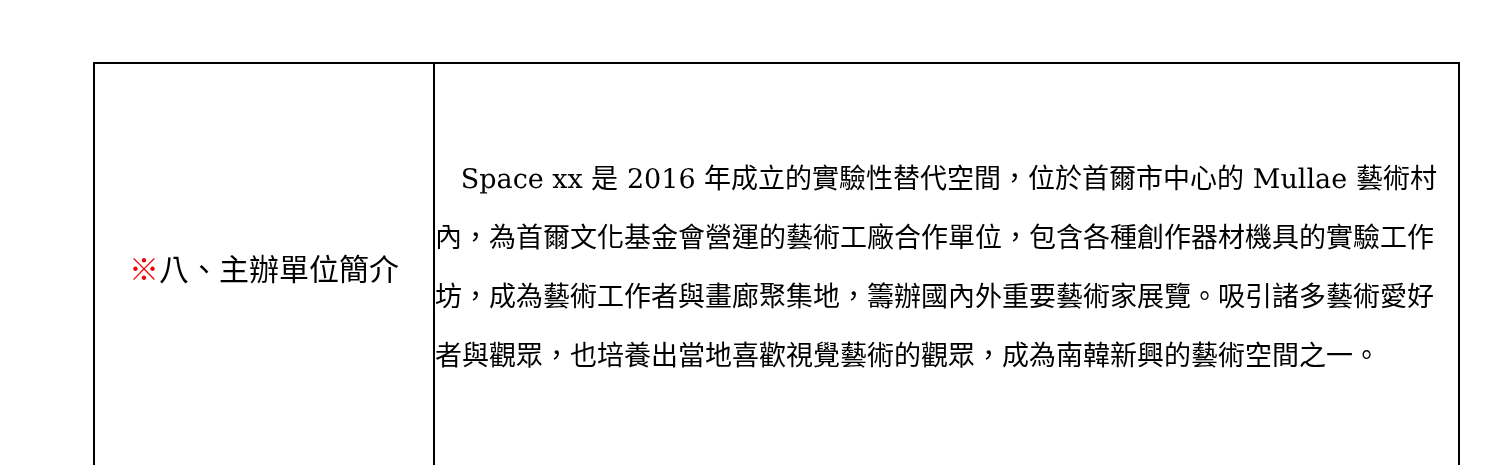| ※ 八、主辦單位簡介 | Space xx 是 2016 年成立的實驗性替代空間，位於首爾市中心的 Mullae 藝術村內，為首爾文化基金會營運的藝術工廠合作單位，包含各種創作器材機具的實驗工作坊，成為藝術工作者與畫廊聚集地，籌辦國內外重要藝術家展覽。吸引諸多藝術愛好者與觀眾，也培養出當地喜歡視覺藝術的觀眾，成為南韓新興的藝術空間之一。 |